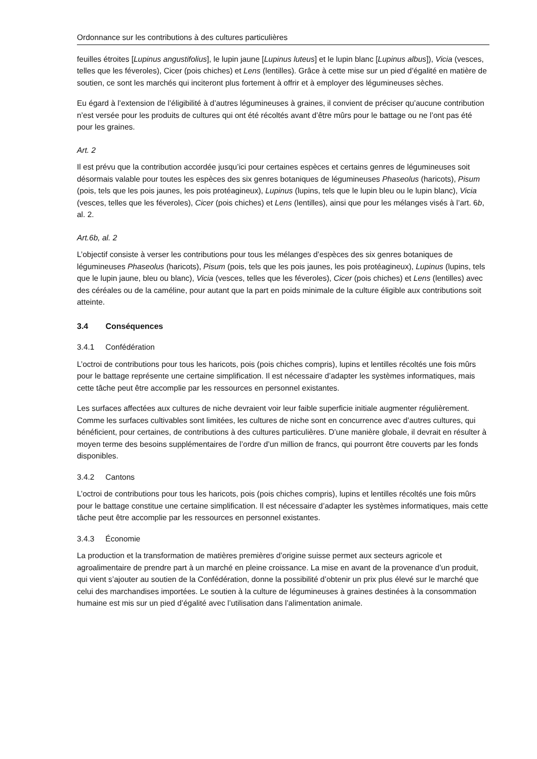Ordonnance sur les contributions à des cultures particulières
feuilles étroites [Lupinus angustifolius], le lupin jaune [Lupinus luteus] et le lupin blanc [Lupinus albus]), Vicia (vesces, telles que les féveroles), Cicer (pois chiches) et Lens (lentilles). Grâce à cette mise sur un pied d’égalité en matière de soutien, ce sont les marchés qui inciteront plus fortement à offrir et à employer des légumineuses sèches.
Eu égard à l’extension de l’éligibilité à d’autres légumineuses à graines, il convient de préciser qu’aucune contribution n’est versée pour les produits de cultures qui ont été récoltés avant d’être mûrs pour le battage ou ne l’ont pas été pour les graines.
Art. 2
Il est prévu que la contribution accordée jusqu’ici pour certaines espèces et certains genres de légumineuses soit désormais valable pour toutes les espèces des six genres botaniques de légumineuses Phaseolus (haricots), Pisum (pois, tels que les pois jaunes, les pois protéagineux), Lupinus (lupins, tels que le lupin bleu ou le lupin blanc), Vicia (vesces, telles que les féveroles), Cicer (pois chiches) et Lens (lentilles), ainsi que pour les mélanges visés à l’art. 6b, al. 2.
Art.6b, al. 2
L’objectif consiste à verser les contributions pour tous les mélanges d’espèces des six genres botaniques de légumineuses Phaseolus (haricots), Pisum (pois, tels que les pois jaunes, les pois protéagineux), Lupinus (lupins, tels que le lupin jaune, bleu ou blanc), Vicia (vesces, telles que les féveroles), Cicer (pois chiches) et Lens (lentilles) avec des céréales ou de la caméline, pour autant que la part en poids minimale de la culture éligible aux contributions soit atteinte.
3.4 Conséquences
3.4.1 Confédération
L’octroi de contributions pour tous les haricots, pois (pois chiches compris), lupins et lentilles récoltés une fois mûrs pour le battage représente une certaine simplification. Il est nécessaire d’adapter les systèmes informatiques, mais cette tâche peut être accomplie par les ressources en personnel existantes.
Les surfaces affectées aux cultures de niche devraient voir leur faible superficie initiale augmenter régulièrement. Comme les surfaces cultivables sont limitées, les cultures de niche sont en concurrence avec d’autres cultures, qui bénéficient, pour certaines, de contributions à des cultures particulières. D’une manière globale, il devrait en résulter à moyen terme des besoins supplémentaires de l’ordre d’un million de francs, qui pourront être couverts par les fonds disponibles.
3.4.2 Cantons
L’octroi de contributions pour tous les haricots, pois (pois chiches compris), lupins et lentilles récoltés une fois mûrs pour le battage constitue une certaine simplification. Il est nécessaire d’adapter les systèmes informatiques, mais cette tâche peut être accomplie par les ressources en personnel existantes.
3.4.3 Économie
La production et la transformation de matières premières d’origine suisse permet aux secteurs agricole et agroalimentaire de prendre part à un marché en pleine croissance. La mise en avant de la provenance d’un produit, qui vient s’ajouter au soutien de la Confédération, donne la possibilité d’obtenir un prix plus élevé sur le marché que celui des marchandises importées. Le soutien à la culture de légumineuses à graines destinées à la consommation humaine est mis sur un pied d’égalité avec l’utilisation dans l’alimentation animale.